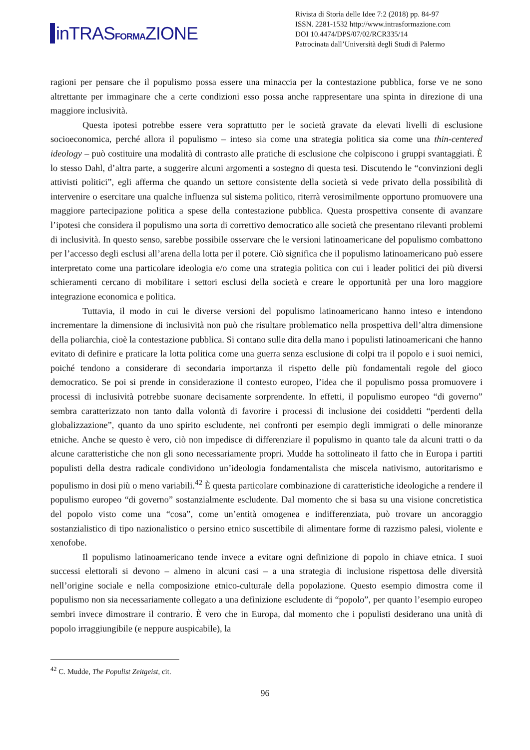in TRASFORMAZIONE
Rivista di Storia delle Idee 7:2 (2018) pp. 84-97
ISSN. 2281-1532 http://www.intrasformazione.com
DOI 10.4474/DPS/07/02/RCR335/14
Patrocinata dall’Università degli Studi di Palermo
ragioni per pensare che il populismo possa essere una minaccia per la contestazione pubblica, forse ve ne sono altrettante per immaginare che a certe condizioni esso possa anche rappresentare una spinta in direzione di una maggiore inclusività.
Questa ipotesi potrebbe essere vera soprattutto per le società gravate da elevati livelli di esclusione socioeconomica, perché allora il populismo – inteso sia come una strategia politica sia come una thin-centered ideology – può costituire una modalità di contrasto alle pratiche di esclusione che colpiscono i gruppi svantaggiati. È lo stesso Dahl, d’altra parte, a suggerire alcuni argomenti a sostegno di questa tesi. Discutendo le “convinzioni degli attivisti politici”, egli afferma che quando un settore consistente della società si vede privato della possibilità di intervenire o esercitare una qualche influenza sul sistema politico, riterrà verosimilmente opportuno promuovere una maggiore partecipazione politica a spese della contestazione pubblica. Questa prospettiva consente di avanzare l’ipotesi che considera il populismo una sorta di correttivo democratico alle società che presentano rilevanti problemi di inclusività. In questo senso, sarebbe possibile osservare che le versioni latinoamericane del populismo combattono per l’accesso degli esclusi all’arena della lotta per il potere. Ciò significa che il populismo latinoamericano può essere interpretato come una particolare ideologia e/o come una strategia politica con cui i leader politici dei più diversi schieramenti cercano di mobilitare i settori esclusi della società e creare le opportunità per una loro maggiore integrazione economica e politica.
Tuttavia, il modo in cui le diverse versioni del populismo latinoamericano hanno inteso e intendono incrementare la dimensione di inclusività non può che risultare problematico nella prospettiva dell’altra dimensione della poliarchia, cioè la contestazione pubblica. Si contano sulle dita della mano i populisti latinoamericani che hanno evitato di definire e praticare la lotta politica come una guerra senza esclusione di colpi tra il popolo e i suoi nemici, poiché tendono a considerare di secondaria importanza il rispetto delle più fondamentali regole del gioco democratico. Se poi si prende in considerazione il contesto europeo, l’idea che il populismo possa promuovere i processi di inclusività potrebbe suonare decisamente sorprendente. In effetti, il populismo europeo “di governo” sembra caratterizzato non tanto dalla volontà di favorire i processi di inclusione dei cosiddetti “perdenti della globalizzazione”, quanto da uno spirito escludente, nei confronti per esempio degli immigrati o delle minoranze etniche. Anche se questo è vero, ciò non impedisce di differenziare il populismo in quanto tale da alcuni tratti o da alcune caratteristiche che non gli sono necessariamente propri. Mudde ha sottolineato il fatto che in Europa i partiti populisti della destra radicale condividono un’ideologia fondamentalista che miscela nativismo, autoritarismo e populismo in dosi più o meno variabili.<sup>42</sup> È questa particolare combinazione di caratteristiche ideologiche a rendere il populismo europeo “di governo” sostanzialmente escludente. Dal momento che si basa su una visione concretistica del popolo visto come una “cosa”, come un’entità omogenea e indifferenziata, può trovare un ancoraggio sostanzialistico di tipo nazionalistico o persino etnico suscettibile di alimentare forme di razzismo palesi, violente e xenofobe.
Il populismo latinoamericano tende invece a evitare ogni definizione di popolo in chiave etnica. I suoi successi elettorali si devono – almeno in alcuni casi – a una strategia di inclusione rispettosa delle diversità nell’origine sociale e nella composizione etnico-culturale della popolazione. Questo esempio dimostra come il populismo non sia necessariamente collegato a una definizione escludente di “popolo”, per quanto l’esempio europeo sembri invece dimostrare il contrario. È vero che in Europa, dal momento che i populisti desiderano una unità di popolo irraggiungibile (e neppure auspicabile), la
<sup>42</sup> C. Mudde, The Populist Zeitgeist, cit.
96